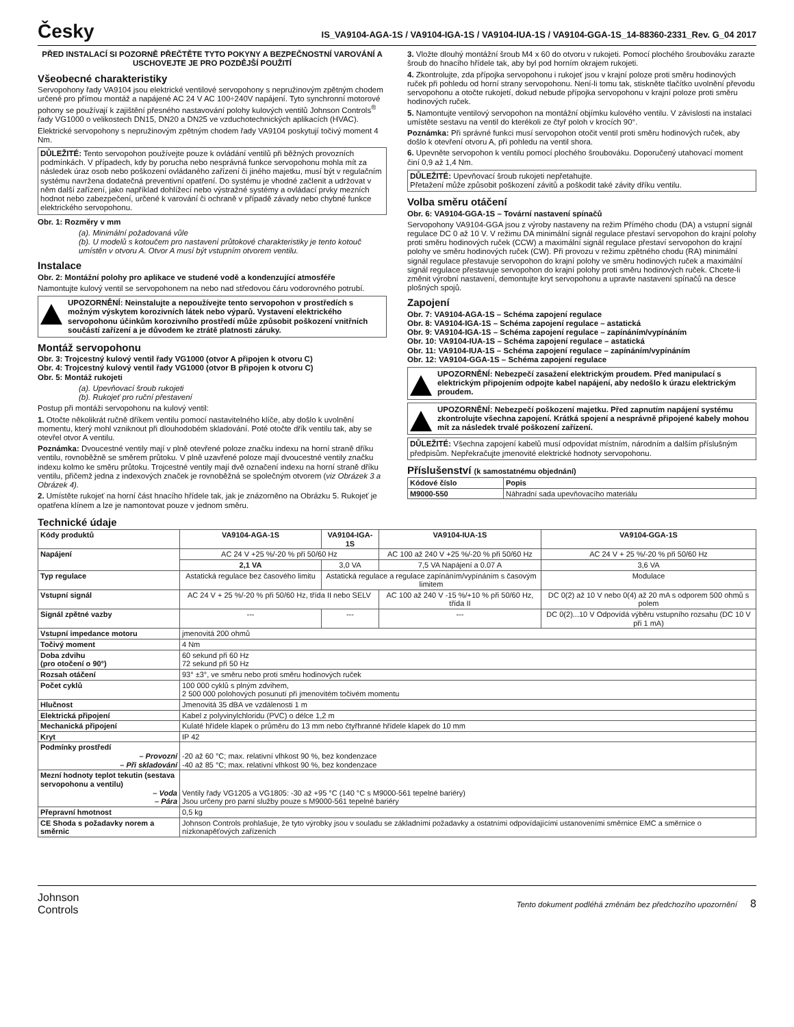Česky
IS_VA9104-AGA-1S / VA9104-IGA-1S / VA9104-IUA-1S / VA9104-GGA-1S_14-88360-2331_Rev. G_04 2017
PŘED INSTALACÍ SI POZORNĚ PŘEČTĚTE TYTO POKYNY A BEZPEČNOSTNÍ VAROVÁNÍ A USCHOVEJTE JE PRO POZDĚJŠÍ POUŽITÍ
Všeobecné charakteristiky
Servopohony řady VA9104 jsou elektrické ventilové servopohony s nepružinovým zpětným chodem určené pro přímou montáž a napájené AC 24 V AC 100÷240V napájení. Tyto synchronní motorové pohony se používají k zajištění přesného nastavování polohy kulových ventilů Johnson Controls<sup>®</sup> řady VG1000 o velikostech DN15, DN20 a DN25 ve vzduchotechnických aplikacích (HVAC).
Elektrické servopohony s nepružinovým zpětným chodem řady VA9104 poskytují točivý moment 4 Nm.
DŮLEŽITÉ: Tento servopohon používejte pouze k ovládání ventilů při běžných provozních podmínkách. V případech, kdy by porucha nebo nesprávná funkce servopohonu mohla mít za následek úraz osob nebo poškození ovládaného zařízení či jiného majetku, musí být v regulačním systému navržena dodatečná preventivní opatření. Do systému je vhodné začlenit a udržovat v něm další zařízení, jako například dohlížecí nebo výstražné systémy a ovládací prvky mezních hodnot nebo zabezpečení, určené k varování či ochraně v případě závady nebo chybné funkce elektrického servopohonu.
Obr. 1: Rozměry v mm
(a). Minimální požadovaná vůle
(b). U modelů s kotoučem pro nastavení průtokové charakteristiky je tento kotouč umístěn v otvoru A. Otvor A musí být vstupním otvorem ventilu.
Instalace
Obr. 2: Montážní polohy pro aplikace ve studené vodě a kondenzující atmosféře
Namontujte kulový ventil se servopohonem na nebo nad středovou čáru vodorovného potrubí.
UPOZORNĚNÍ: Neinstalujte a nepoužívejte tento servopohon v prostředích s možným výskytem korozivních látek nebo výparů. Vystavení elektrického servopohonu účinkům korozivního prostředí může způsobit poškození vnitřních součástí zařízení a je důvodem ke ztrátě platnosti záruky.
Montáž servopohonu
Obr. 3: Trojcestný kulový ventil řady VG1000 (otvor A připojen k otvoru C)
Obr. 4: Trojcestný kulový ventil řady VG1000 (otvor B připojen k otvoru C)
Obr. 5: Montáž rukojeti
(a). Upevňovací šroub rukojeti
(b). Rukojeť pro ruční přestavení
Postup při montáži servopohonu na kulový ventil:
1. Otočte několikrát ručně dříkem ventilu pomocí nastavitelného klíče, aby došlo k uvolnění momentu, který mohl vzniknout při dlouhodobém skladování. Poté otočte dřík ventilu tak, aby se otevřel otvor A ventilu.
Poznámka: Dvoucestné ventily mají v plně otevřené poloze značku indexu na horní straně dříku ventilu, rovnoběžně se směrem průtoku. V plně uzavřené poloze mají dvoucestné ventily značku indexu kolmo ke směru průtoku. Trojcestné ventily mají dvě označení indexu na horní straně dříku ventilu, přičemž jedna z indexových značek je rovnoběžná se společným otvorem (viz Obrázek 3 a Obrázek 4).
2. Umístěte rukojeť na horní část hnacího hřídele tak, jak je znázorněno na Obrázku 5. Rukojeť je opatřena klínem a lze je namontovat pouze v jednom směru.
3. Vložte dlouhý montážní šroub M4 x 60 do otvoru v rukojeti. Pomocí plochého šroubováku zarazte šroub do hnacího hřídele tak, aby byl pod horním okrajem rukojeti.
4. Zkontrolujte, zda přípojka servopohonu i rukojeť jsou v krajní poloze proti směru hodinových ruček při pohledu od horní strany servopohonu. Není-li tomu tak, stiskněte tlačítko uvolnění převodu servopohonu a otočte rukojetí, dokud nebude přípojka servopohonu v krajní poloze proti směru hodinových ruček.
5. Namontujte ventilový servopohon na montážní objímku kulového ventilu. V závislosti na instalaci umístěte sestavu na ventil do kterékoli ze čtyř poloh v krocích 90°.
Poznámka: Při správné funkci musí servopohon otočit ventil proti směru hodinových ruček, aby došlo k otevření otvoru A, při pohledu na ventil shora.
6. Upevněte servopohon k ventilu pomocí plochého šroubováku. Doporučený utahovací moment činí 0,9 až 1,4 Nm.
DŮLEŽITÉ: Upevňovací šroub rukojeti nepřetahujte.
Přetažení může způsobit poškození závitů a poškodit také závity dříku ventilu.
Volba směru otáčení
Obr. 6: VA9104-GGA-1S – Tovární nastavení spínačů
Servopohony VA9104-GGA jsou z výroby nastaveny na režim Přímého chodu (DA) a vstupní signál regulace DC 0 až 10 V. V režimu DA minimální signál regulace přestaví servopohon do krajní polohy proti směru hodinových ruček (CCW) a maximální signál regulace přestaví servopohon do krajní polohy ve směru hodinových ruček (CW). Při provozu v režimu zpětného chodu (RA) minimální signál regulace přestavuje servopohon do krajní polohy ve směru hodinových ruček a maximální signál regulace přestavuje servopohon do krajní polohy proti směru hodinových ruček. Chcete-li změnit výrobní nastavení, demontujte kryt servopohonu a upravte nastavení spínačů na desce plošných spojů.
Zapojení
Obr. 7: VA9104-AGA-1S – Schéma zapojení regulace
Obr. 8: VA9104-IGA-1S – Schéma zapojení regulace – astatická
Obr. 9: VA9104-IGA-1S – Schéma zapojení regulace – zapínáním/vypínáním
Obr. 10: VA9104-IUA-1S – Schéma zapojení regulace – astatická
Obr. 11: VA9104-IUA-1S – Schéma zapojení regulace – zapínáním/vypínáním
Obr. 12: VA9104-GGA-1S – Schéma zapojení regulace
UPOZORNĚNÍ: Nebezpečí zasažení elektrickým proudem. Před manipulací s elektrickým připojením odpojte kabel napájení, aby nedošlo k úrazu elektrickým proudem.
UPOZORNĚNÍ: Nebezpečí poškození majetku. Před zapnutím napájení systému zkontrolujte všechna zapojení. Krátká spojení a nesprávně připojené kabely mohou mít za následek trvalé poškození zařízení.
DŮLEŽITÉ: Všechna zapojení kabelů musí odpovídat místním, národním a dalším příslušným předpisům. Nepřekračujte jmenovité elektrické hodnoty servopohonu.
Příslušenství (k samostatnému objednání)
| Kódové číslo | Popis |
| --- | --- |
| M9000-550 | Náhradní sada upevňovacího materiálu |
Technické údaje
| Kódy produktů | VA9104-AGA-1S | VA9104-IGA-1S | VA9104-IUA-1S | VA9104-GGA-1S |
| --- | --- | --- | --- | --- |
| Napájení | AC 24 V +25 %/-20 % při 50/60 Hz | | AC 100 až 240 V +25 %/-20 % při 50/60 Hz | AC 24 V + 25 %/-20 % při 50/60 Hz |
| | 2,1 VA | 3,0 VA | 7,5 VA Napájení a 0.07 A | 3,6 VA |
| Typ regulace | Astatická regulace bez časového limitu | Astatická regulace a regulace zapínáním/vypínáním s časovým limitem | | Modulace |
| Vstupní signál | AC 24 V + 25 %/-20 % při 50/60 Hz, třída II nebo SELV | | AC 100 až 240 V -15 %/+10 % při 50/60 Hz, třída II | DC 0(2) až 10 V nebo 0(4) až 20 mA s odporem 500 ohmů s polem |
| Signál zpětné vazby | --- | --- | --- | DC 0(2)...10 V Odpovídá výběru vstupního rozsahu (DC 10 V při 1 mA) |
| Vstupní impedance motoru | jmenovitá 200 ohmů | | | |
| Točivý moment | 4 Nm | | | |
| Doba zdvihu (pro otočení o 90°) | 60 sekund při 60 Hz 72 sekund při 50 Hz | | | |
| Rozsah otáčení | 93° ±3°, ve směru nebo proti směru hodinových ruček | | | |
| Počet cyklů | 100 000 cyklů s plným zdvihem, 2 500 000 polohových posunutí při jmenovitém točivém momentu | | | |
| Hlučnost | Jmenovitá 35 dBA ve vzdálenosti 1 m | | | |
| Elektrická připojení | Kabel z polyvinylchloridu (PVC) o délce 1,2 m | | | |
| Mechanická připojení | Kulaté hřídele klapek o průměru do 13 mm nebo čtyřhranné hřídele klapek do 10 mm | | | |
| Kryt | IP 42 | | | |
| Podmínky prostředí – Provozní – Při skladování | -20 až 60 °C; max. relativní vlhkost 90 %, bez kondenzace -40 až 85 °C; max. relativní vlhkost 90 %, bez kondenzace | | | |
| Mezní hodnoty teplot tekutin (sestava servopohonu a ventilu) – Voda – Pára | Ventily řady VG1205 a VG1805: -30 až +95 °C (140 °C s M9000-561 tepelné bariéry) Jsou určeny pro parní služby pouze s M9000-561 tepelné bariéry | | | |
| Přepravní hmotnost | 0,5 kg | | | |
| CE Shoda s požadavky norem a směrnic | Johnson Controls prohlašuje, že tyto výrobky jsou v souladu se základními požadavky a ostatními odpovídajícími ustanoveními směrnice EMC a směrnice o nízkonapěťových zařízeních | | | |
Johnson
Controls
Tento dokument podléhá změnám bez předchozího upozornění 8